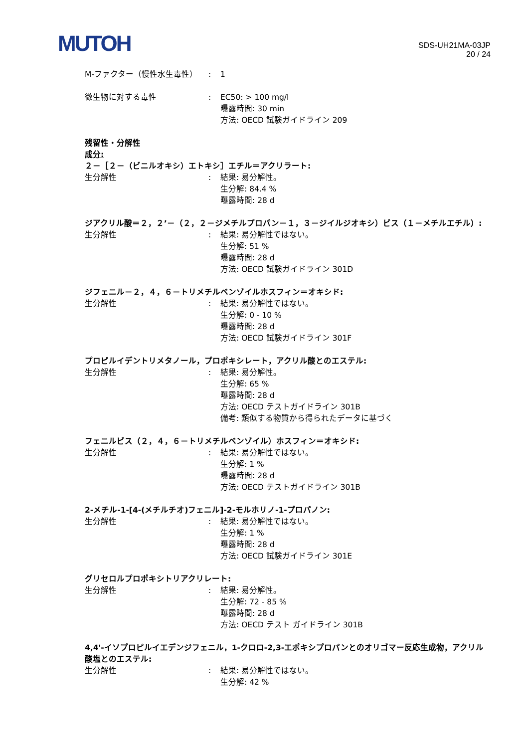MUTOH
SDS-UH21MA-03JP
20 / 24
M-ファクター（慢性水生毒性） : 1
微生物に対する毒性 : EC50: > 100 mg/l
曝露時間: 30 min
方法: OECD 試験ガイドライン 209
残留性・分解性
成分:
２－［２－（ビニルオキシ）エトキシ］エチル＝アクリラート:
生分解性 : 結果: 易分解性。
生分解: 84.4 %
曝露時間: 28 d
ジアクリル酸＝２，２’－（２，２－ジメチルプロパン－１，３－ジイルジオキシ）ビス（１－メチルエチル）:
生分解性 : 結果: 易分解性ではない。
生分解: 51 %
曝露時間: 28 d
方法: OECD 試験ガイドライン 301D
ジフェニル－２，４，６－トリメチルベンゾイルホスフィン＝オキシド:
生分解性 : 結果: 易分解性ではない。
生分解: 0 - 10 %
曝露時間: 28 d
方法: OECD 試験ガイドライン 301F
プロピルイデントリメタノール，プロポキシレート，アクリル酸とのエステル:
生分解性 : 結果: 易分解性。
生分解: 65 %
曝露時間: 28 d
方法: OECD テストガイドライン 301B
備考: 類似する物質から得られたデータに基づく
フェニルビス（２，４，６－トリメチルベンゾイル）ホスフィン＝オキシド:
生分解性 : 結果: 易分解性ではない。
生分解: 1 %
曝露時間: 28 d
方法: OECD テストガイドライン 301B
2-メチル-1-[4-(メチルチオ)フェニル]-2-モルホリノ-1-プロパノン:
生分解性 : 結果: 易分解性ではない。
生分解: 1 %
曝露時間: 28 d
方法: OECD 試験ガイドライン 301E
グリセロルプロポキシトリアクリレート:
生分解性 : 結果: 易分解性。
生分解: 72 - 85 %
曝露時間: 28 d
方法: OECD テスト ガイドライン 301B
4,4'-イソプロピルイエデンジフェニル，1-クロロ-2,3-エポキシプロパンとのオリゴマー反応生成物，アクリル酸塩とのエステル:
生分解性 : 結果: 易分解性ではない。
生分解: 42 %